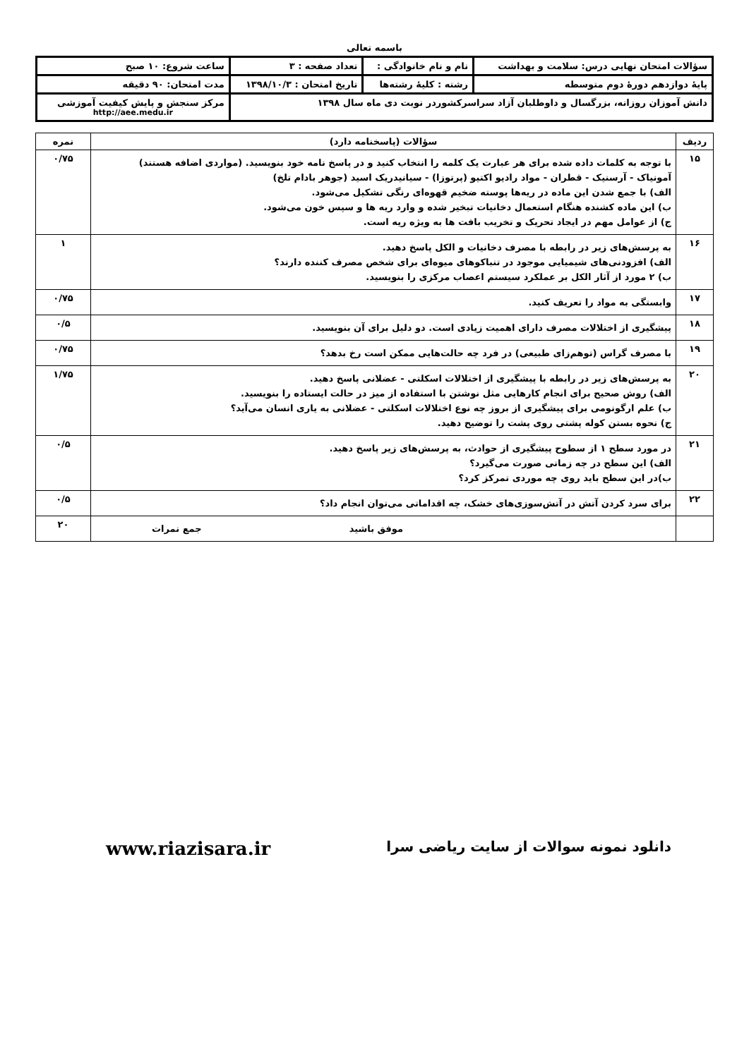باسمه تعالی
| سؤالات امتحان نهایی درس: سلامت و بهداشت | | نام و نام خانوادگی : | تعداد صفحه : ۳ | ساعت شروع: ۱۰ صبح |
| پایهٔ دوازدهم دورهٔ دوم متوسطه | رشته : کلیهٔ رشته‌ها | | تاریخ امتحان : ۱۳۹۸/۱۰/۳ | مدت امتحان: ۹۰ دقیقه |
| دانش آموزان روزانه، بزرگسال و داوطلبان آزاد سراسرکشوردر نوبت دی ماه سال ۱۳۹۸ | | | | مرکز سنجش و پایش کیفیت آموزشی http://aee.medu.ir |
| ردیف | سؤالات (پاسخنامه دارد) | نمره |
| ۱۵ | با توجه به کلمات داده شده برای هر عبارت یک کلمه را انتخاب کنید و در پاسخ نامه خود بنویسید. (مواردی اضافه هستند) آمونیاک - آرسنیک - قطران - مواد رادیو اکتیو (پرتوزا) - سیانیدریک اسید (جوهر بادام تلخ) الف) با جمع شدن این ماده در ریه‌ها پوسته ضخیم قهوه‌ای رنگی تشکیل می‌شود. ب) این ماده کشنده هنگام استعمال دخانیات تبخیر شده و وارد ریه ها و سپس خون می‌شود. ج) از عوامل مهم در ایجاد تحریک و تخریب بافت ها به ویژه ریه است. | ۰/۷۵ |
| ۱۶ | به پرسش‌های زیر در رابطه با مصرف دخانیات و الکل پاسخ دهید. الف) افزودنی‌های شیمیایی موجود در تنباکوهای میوه‌ای برای شخص مصرف کننده دارند؟ ب) ۲ مورد از آثار الکل بر عملکرد سیستم اعصاب مرکزی را بنویسید. | ۱ |
| ۱۷ | وابستگی به مواد را تعریف کنید. | ۰/۷۵ |
| ۱۸ | پیشگیری از اختلالات مصرف دارای اهمیت زیادی است. دو دلیل برای آن بنویسید. | ۰/۵ |
| ۱۹ | با مصرف گراس (توهم‌زای طبیعی) در فرد چه حالت‌هایی ممکن است رخ بدهد؟ | ۰/۷۵ |
| ۲۰ | به پرسش‌های زیر در رابطه با پیشگیری از اختلالات اسکلتی - عضلانی پاسخ دهید. الف) روش صحیح برای انجام کارهایی مثل نوشتن با استفاده از میز در حالت ایستاده را بنویسید. ب) علم ارگونومی برای پیشگیری از بروز چه نوع اختلالات اسکلتی - عضلانی به یاری انسان می‌آید؟ ج) نحوه بستن کوله پشتی روی پشت را توضیح دهید. | ۱/۷۵ |
| ۲۱ | در مورد سطح ۱ از سطوح پیشگیری از حوادث، به پرسش‌های زیر پاسخ دهید. الف) این سطح در چه زمانی صورت می‌گیرد؟ ب)در این سطح باید روی چه موردی تمرکز کرد؟ | ۰/۵ |
| ۲۲ | برای سرد کردن آتش در آتش‌سوزی‌های خشک، چه اقداماتی می‌توان انجام داد؟ | ۰/۵ |
| | موفق باشید جمع نمرات | ۲۰ |
دانلود نمونه سوالات از سایت ریاضی سرا www.riazisara.ir